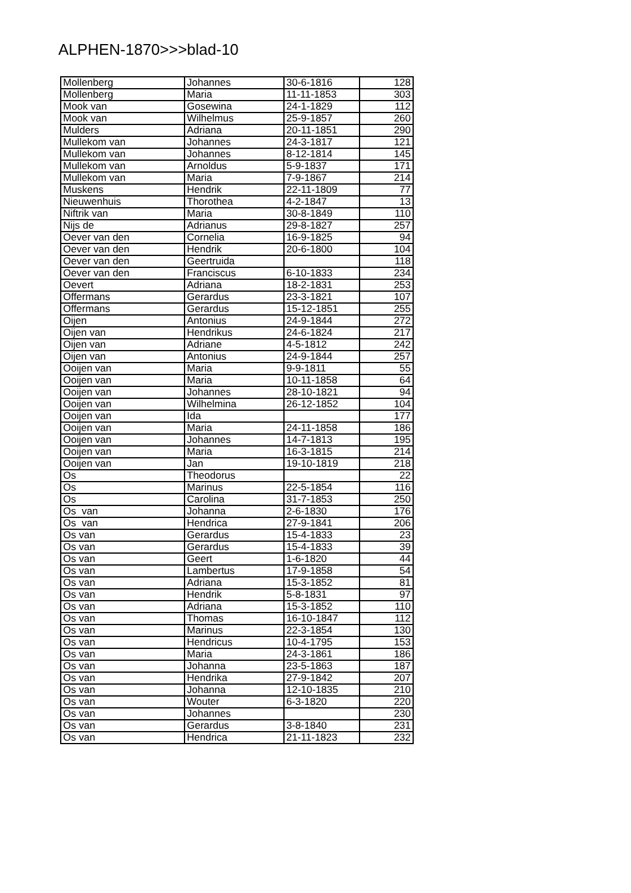ALPHEN-1870>>>blad-10
| Mollenberg | Johannes | 30-6-1816 | 128 |
| Mollenberg | Maria | 11-11-1853 | 303 |
| Mook van | Gosewina | 24-1-1829 | 112 |
| Mook van | Wilhelmus | 25-9-1857 | 260 |
| Mulders | Adriana | 20-11-1851 | 290 |
| Mullekom van | Johannes | 24-3-1817 | 121 |
| Mullekom van | Johannes | 8-12-1814 | 145 |
| Mullekom van | Arnoldus | 5-9-1837 | 171 |
| Mullekom van | Maria | 7-9-1867 | 214 |
| Muskens | Hendrik | 22-11-1809 | 77 |
| Nieuwenhuis | Thorothea | 4-2-1847 | 13 |
| Niftrik van | Maria | 30-8-1849 | 110 |
| Nijs de | Adrianus | 29-8-1827 | 257 |
| Oever van den | Cornelia | 16-9-1825 | 94 |
| Oever van den | Hendrik | 20-6-1800 | 104 |
| Oever van den | Geertruida | | 118 |
| Oever van den | Franciscus | 6-10-1833 | 234 |
| Oevert | Adriana | 18-2-1831 | 253 |
| Offermans | Gerardus | 23-3-1821 | 107 |
| Offermans | Gerardus | 15-12-1851 | 255 |
| Oijen | Antonius | 24-9-1844 | 272 |
| Oijen van | Hendrikus | 24-6-1824 | 217 |
| Oijen van | Adriane | 4-5-1812 | 242 |
| Oijen van | Antonius | 24-9-1844 | 257 |
| Ooijen van | Maria | 9-9-1811 | 55 |
| Ooijen van | Maria | 10-11-1858 | 64 |
| Ooijen van | Johannes | 28-10-1821 | 94 |
| Ooijen van | Wilhelmina | 26-12-1852 | 104 |
| Ooijen van | Ida | | 177 |
| Ooijen van | Maria | 24-11-1858 | 186 |
| Ooijen van | Johannes | 14-7-1813 | 195 |
| Ooijen van | Maria | 16-3-1815 | 214 |
| Ooijen van | Jan | 19-10-1819 | 218 |
| Os | Theodorus | | 22 |
| Os | Marinus | 22-5-1854 | 116 |
| Os | Carolina | 31-7-1853 | 250 |
| Os van | Johanna | 2-6-1830 | 176 |
| Os van | Hendrica | 27-9-1841 | 206 |
| Os van | Gerardus | 15-4-1833 | 23 |
| Os van | Gerardus | 15-4-1833 | 39 |
| Os van | Geert | 1-6-1820 | 44 |
| Os van | Lambertus | 17-9-1858 | 54 |
| Os van | Adriana | 15-3-1852 | 81 |
| Os van | Hendrik | 5-8-1831 | 97 |
| Os van | Adriana | 15-3-1852 | 110 |
| Os van | Thomas | 16-10-1847 | 112 |
| Os van | Marinus | 22-3-1854 | 130 |
| Os van | Hendricus | 10-4-1795 | 153 |
| Os van | Maria | 24-3-1861 | 186 |
| Os van | Johanna | 23-5-1863 | 187 |
| Os van | Hendrika | 27-9-1842 | 207 |
| Os van | Johanna | 12-10-1835 | 210 |
| Os van | Wouter | 6-3-1820 | 220 |
| Os van | Johannes | | 230 |
| Os van | Gerardus | 3-8-1840 | 231 |
| Os van | Hendrica | 21-11-1823 | 232 |